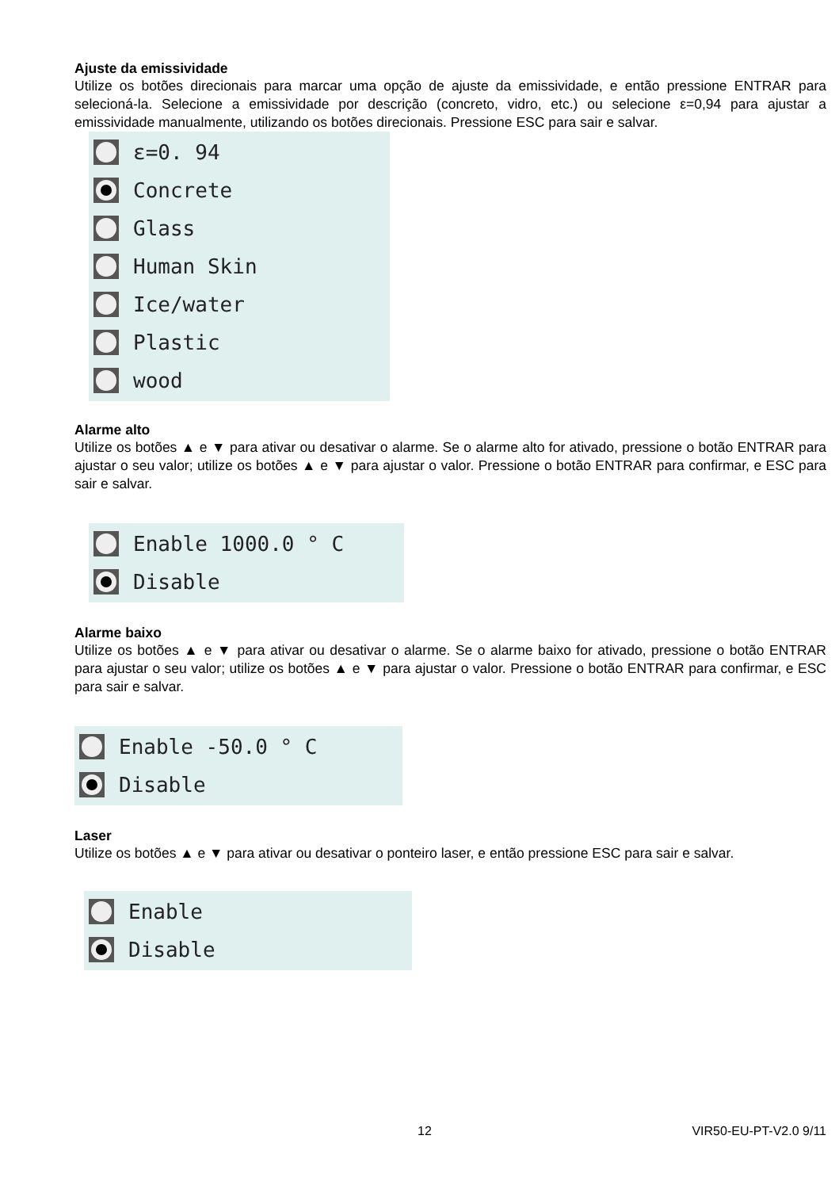Ajuste da emissividade
Utilize os botões direcionais para marcar uma opção de ajuste da emissividade, e então pressione ENTRAR para selecioná-la. Selecione a emissividade por descrição (concreto, vidro, etc.) ou selecione ε=0,94 para ajustar a emissividade manualmente, utilizando os botões direcionais. Pressione ESC para sair e salvar.
ε=0. 94
Concrete
Glass
Human Skin
Ice/water
Plastic
wood
Alarme alto
Utilize os botões ▲ e ▼ para ativar ou desativar o alarme. Se o alarme alto for ativado, pressione o botão ENTRAR para ajustar o seu valor; utilize os botões ▲ e ▼ para ajustar o valor. Pressione o botão ENTRAR para confirmar, e ESC para sair e salvar.
Enable 1000.0 ° C
Disable
Alarme baixo
Utilize os botões ▲ e ▼ para ativar ou desativar o alarme. Se o alarme baixo for ativado, pressione o botão ENTRAR para ajustar o seu valor; utilize os botões ▲ e ▼ para ajustar o valor. Pressione o botão ENTRAR para confirmar, e ESC para sair e salvar.
Enable -50.0 ° C
Disable
Laser
Utilize os botões ▲ e ▼ para ativar ou desativar o ponteiro laser, e então pressione ESC para sair e salvar.
Enable
Disable
12 VIR50-EU-PT-V2.0 9/11